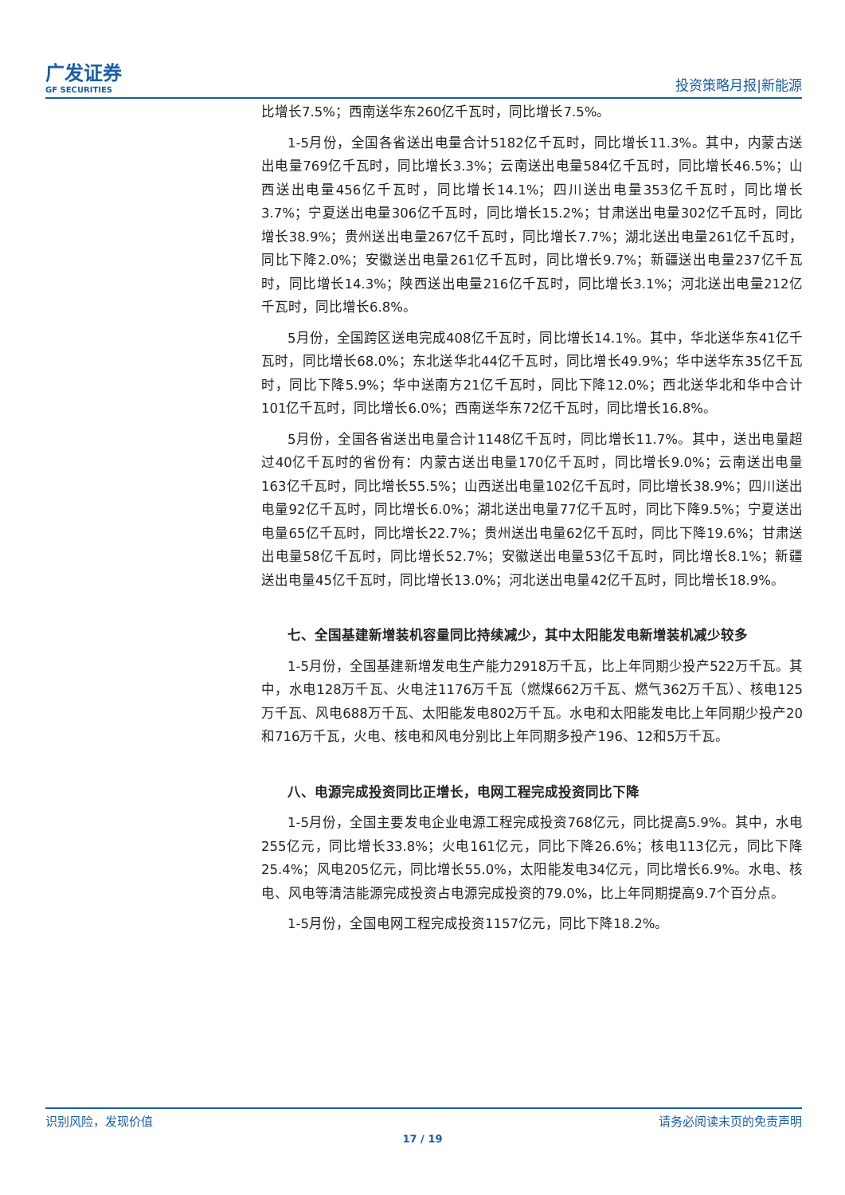广发证券
GF SECURITIES
投资策略月报|新能源
比增长7.5%；西南送华东260亿千瓦时，同比增长7.5%。
1-5月份，全国各省送出电量合计5182亿千瓦时，同比增长11.3%。其中，内蒙古送出电量769亿千瓦时，同比增长3.3%；云南送出电量584亿千瓦时，同比增长46.5%；山西送出电量456亿千瓦时，同比增长14.1%；四川送出电量353亿千瓦时，同比增长3.7%；宁夏送出电量306亿千瓦时，同比增长15.2%；甘肃送出电量302亿千瓦时，同比增长38.9%；贵州送出电量267亿千瓦时，同比增长7.7%；湖北送出电量261亿千瓦时，同比下降2.0%；安徽送出电量261亿千瓦时，同比增长9.7%；新疆送出电量237亿千瓦时，同比增长14.3%；陕西送出电量216亿千瓦时，同比增长3.1%；河北送出电量212亿千瓦时，同比增长6.8%。
5月份，全国跨区送电完成408亿千瓦时，同比增长14.1%。其中，华北送华东41亿千瓦时，同比增长68.0%；东北送华北44亿千瓦时，同比增长49.9%；华中送华东35亿千瓦时，同比下降5.9%；华中送南方21亿千瓦时，同比下降12.0%；西北送华北和华中合计101亿千瓦时，同比增长6.0%；西南送华东72亿千瓦时，同比增长16.8%。
5月份，全国各省送出电量合计1148亿千瓦时，同比增长11.7%。其中，送出电量超过40亿千瓦时的省份有：内蒙古送出电量170亿千瓦时，同比增长9.0%；云南送出电量163亿千瓦时，同比增长55.5%；山西送出电量102亿千瓦时，同比增长38.9%；四川送出电量92亿千瓦时，同比增长6.0%；湖北送出电量77亿千瓦时，同比下降9.5%；宁夏送出电量65亿千瓦时，同比增长22.7%；贵州送出电量62亿千瓦时，同比下降19.6%；甘肃送出电量58亿千瓦时，同比增长52.7%；安徽送出电量53亿千瓦时，同比增长8.1%；新疆送出电量45亿千瓦时，同比增长13.0%；河北送出电量42亿千瓦时，同比增长18.9%。
七、全国基建新增装机容量同比持续减少，其中太阳能发电新增装机减少较多
1-5月份，全国基建新增发电生产能力2918万千瓦，比上年同期少投产522万千瓦。其中，水电128万千瓦、火电注1176万千瓦（燃煤662万千瓦、燃气362万千瓦）、核电125万千瓦、风电688万千瓦、太阳能发电802万千瓦。水电和太阳能发电比上年同期少投产20和716万千瓦，火电、核电和风电分别比上年同期多投产196、12和5万千瓦。
八、电源完成投资同比正增长，电网工程完成投资同比下降
1-5月份，全国主要发电企业电源工程完成投资768亿元，同比提高5.9%。其中，水电255亿元，同比增长33.8%；火电161亿元，同比下降26.6%；核电113亿元，同比下降25.4%；风电205亿元，同比增长55.0%，太阳能发电34亿元，同比增长6.9%。水电、核电、风电等清洁能源完成投资占电源完成投资的79.0%，比上年同期提高9.7个百分点。
1-5月份，全国电网工程完成投资1157亿元，同比下降18.2%。
识别风险，发现价值 请务必阅读末页的免责声明
17 / 19